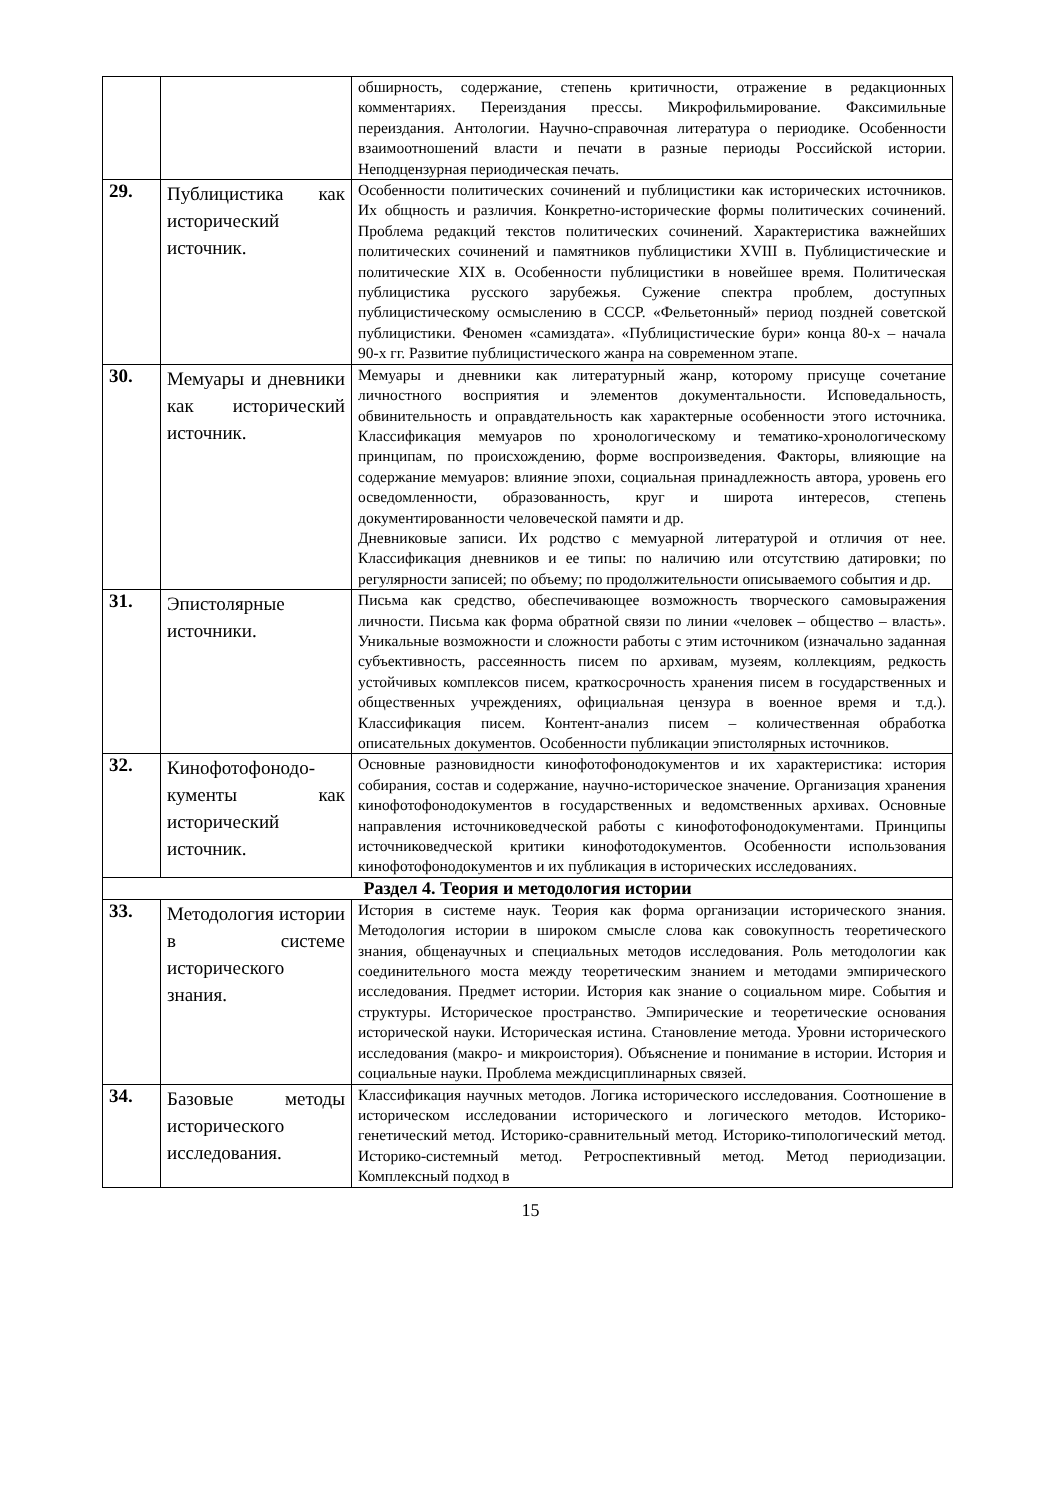| | | обширность, содержание, степень критичности, отражение в редакционных комментариях. Переиздания прессы. Микрофильмирование. Факсимильные переиздания. Антологии. Научно-справочная литература о периодике. Особенности взаимоотношений власти и печати в разные периоды Российской истории. Неподцензурная периодическая печать. |
| 29. | Публицистика как исторический источник. | Особенности политических сочинений и публицистики как исторических источников. Их общность и различия. Конкретно-исторические формы политических сочинений. Проблема редакций текстов политических сочинений. Характеристика важнейших политических сочинений и памятников публицистики XVIII в. Публицистические и политические XIX в. Особенности публицистики в новейшее время. Политическая публицистика русского зарубежья. Сужение спектра проблем, доступных публицистическому осмыслению в СССР. «Фельетонный» период поздней советской публицистики. Феномен «самиздата». «Публицистические бури» конца 80-х – начала 90-х гг. Развитие публицистического жанра на современном этапе. |
| 30. | Мемуары и дневники как исторический источник. | Мемуары и дневники как литературный жанр, которому присуще сочетание личностного восприятия и элементов документальности. Исповедальность, обвинительность и оправдательность как характерные особенности этого источника. Классификация мемуаров по хронологическому и тематико-хронологическому принципам, по происхождению, форме воспроизведения. Факторы, влияющие на содержание мемуаров: влияние эпохи, социальная принадлежность автора, уровень его осведомленности, образованность, круг и широта интересов, степень документированности человеческой памяти и др. Дневниковые записи. Их родство с мемуарной литературой и отличия от нее. Классификация дневников и ее типы: по наличию или отсутствию датировки; по регулярности записей; по объему; по продолжительности описываемого события и др. |
| 31. | Эпистолярные источники. | Письма как средство, обеспечивающее возможность творческого самовыражения личности. Письма как форма обратной связи по линии «человек – общество – власть». Уникальные возможности и сложности работы с этим источником (изначально заданная субъективность, рассеянность писем по архивам, музеям, коллекциям, редкость устойчивых комплексов писем, краткосрочность хранения писем в государственных и общественных учреждениях, официальная цензура в военное время и т.д.). Классификация писем. Контент-анализ писем – количественная обработка описательных документов. Особенности публикации эпистолярных источников. |
| 32. | Кинофотофонодо-кументы как исторический источник. | Основные разновидности кинофотофонодокументов и их характеристика: история собирания, состав и содержание, научно-историческое значение. Организация хранения кинофотофонодокументов в государственных и ведомственных архивах. Основные направления источниковедческой работы с кинофотофонодокументами. Принципы источниковедческой критики кинофотодокументов. Особенности использования кинофотофонодокументов и их публикация в исторических исследованиях. |
| Раздел 4. Теория и методология истории | | |
| 33. | Методология истории в системе исторического знания. | История в системе наук. Теория как форма организации исторического знания. Методология истории в широком смысле слова как совокупность теоретического знания, общенаучных и специальных методов исследования. Роль методологии как соединительного моста между теоретическим знанием и методами эмпирического исследования. Предмет истории. История как знание о социальном мире. События и структуры. Историческое пространство. Эмпирические и теоретические основания исторической науки. Историческая истина. Становление метода. Уровни исторического исследования (макро- и микроистория). Объяснение и понимание в истории. История и социальные науки. Проблема междисциплинарных связей. |
| 34. | Базовые методы исторического исследования. | Классификация научных методов. Логика исторического исследования. Соотношение в историческом исследовании исторического и логического методов. Историко-генетический метод. Историко-сравнительный метод. Историко-типологический метод. Историко-системный метод. Ретроспективный метод. Метод периодизации. Комплексный подход в |
15